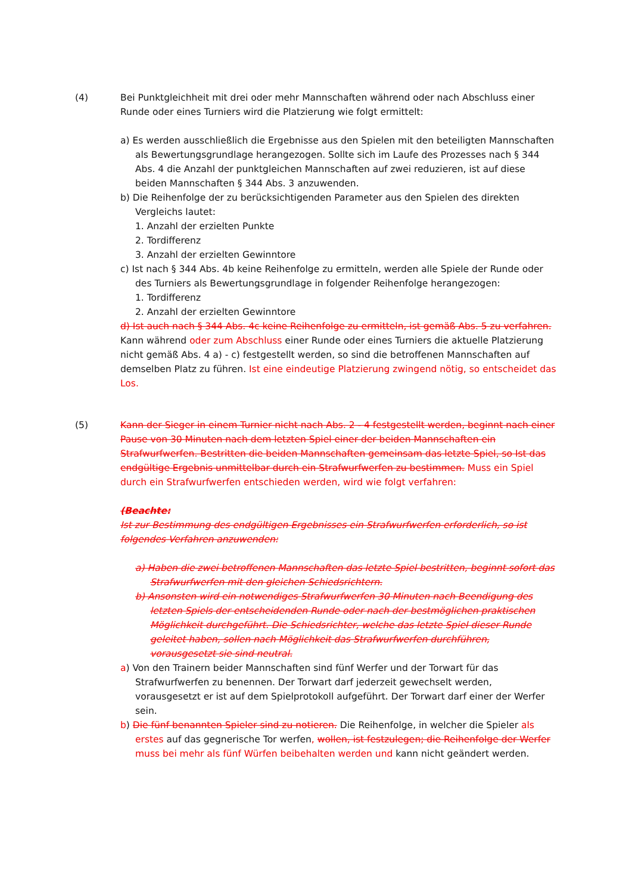(4) Bei Punktgleichheit mit drei oder mehr Mannschaften während oder nach Abschluss einer Runde oder eines Turniers wird die Platzierung wie folgt ermittelt:
a) Es werden ausschließlich die Ergebnisse aus den Spielen mit den beteiligten Mannschaften als Bewertungsgrundlage herangezogen. Sollte sich im Laufe des Prozesses nach § 344 Abs. 4 die Anzahl der punktgleichen Mannschaften auf zwei reduzieren, ist auf diese beiden Mannschaften § 344 Abs. 3 anzuwenden.
b) Die Reihenfolge der zu berücksichtigenden Parameter aus den Spielen des direkten Vergleichs lautet:
1. Anzahl der erzielten Punkte
2. Tordifferenz
3. Anzahl der erzielten Gewinntore
c) Ist nach § 344 Abs. 4b keine Reihenfolge zu ermitteln, werden alle Spiele der Runde oder des Turniers als Bewertungsgrundlage in folgender Reihenfolge herangezogen:
1. Tordifferenz
2. Anzahl der erzielten Gewinntore
d) Ist auch nach § 344 Abs. 4c keine Reihenfolge zu ermitteln, ist gemäß Abs. 5 zu verfahren.
Kann während oder zum Abschluss einer Runde oder eines Turniers die aktuelle Platzierung nicht gemäß Abs. 4 a) - c) festgestellt werden, so sind die betroffenen Mannschaften auf demselben Platz zu führen. Ist eine eindeutige Platzierung zwingend nötig, so entscheidet das Los.
(5) Kann der Sieger in einem Turnier nicht nach Abs. 2 - 4 festgestellt werden, beginnt nach einer Pause von 30 Minuten nach dem letzten Spiel einer der beiden Mannschaften ein Strafwurfwerfen. Bestritten die beiden Mannschaften gemeinsam das letzte Spiel, so Ist das endgültige Ergebnis unmittelbar durch ein Strafwurfwerfen zu bestimmen. Muss ein Spiel durch ein Strafwurfwerfen entschieden werden, wird wie folgt verfahren:
(Beachte:
Ist zur Bestimmung des endgültigen Ergebnisses ein Strafwurfwerfen erforderlich, so ist folgendes Verfahren anzuwenden:
a) Haben die zwei betroffenen Mannschaften das letzte Spiel bestritten, beginnt sofort das Strafwurfwerfen mit den gleichen Schiedsrichtern.
b) Ansonsten wird ein notwendiges Strafwurfwerfen 30 Minuten nach Beendigung des letzten Spiels der entscheidenden Runde oder nach der bestmöglichen praktischen Möglichkeit durchgeführt. Die Schiedsrichter, welche das letzte Spiel dieser Runde geleitet haben, sollen nach Möglichkeit das Strafwurfwerfen durchführen, vorausgesetzt sie sind neutral.
a) Von den Trainern beider Mannschaften sind fünf Werfer und der Torwart für das Strafwurfwerfen zu benennen. Der Torwart darf jederzeit gewechselt werden, vorausgesetzt er ist auf dem Spielprotokoll aufgeführt. Der Torwart darf einer der Werfer sein.
b) Die fünf benannten Spieler sind zu notieren. Die Reihenfolge, in welcher die Spieler als erstes auf das gegnerische Tor werfen, wollen, ist festzulegen; die Reihenfolge der Werfer muss bei mehr als fünf Würfen beibehalten werden und kann nicht geändert werden.